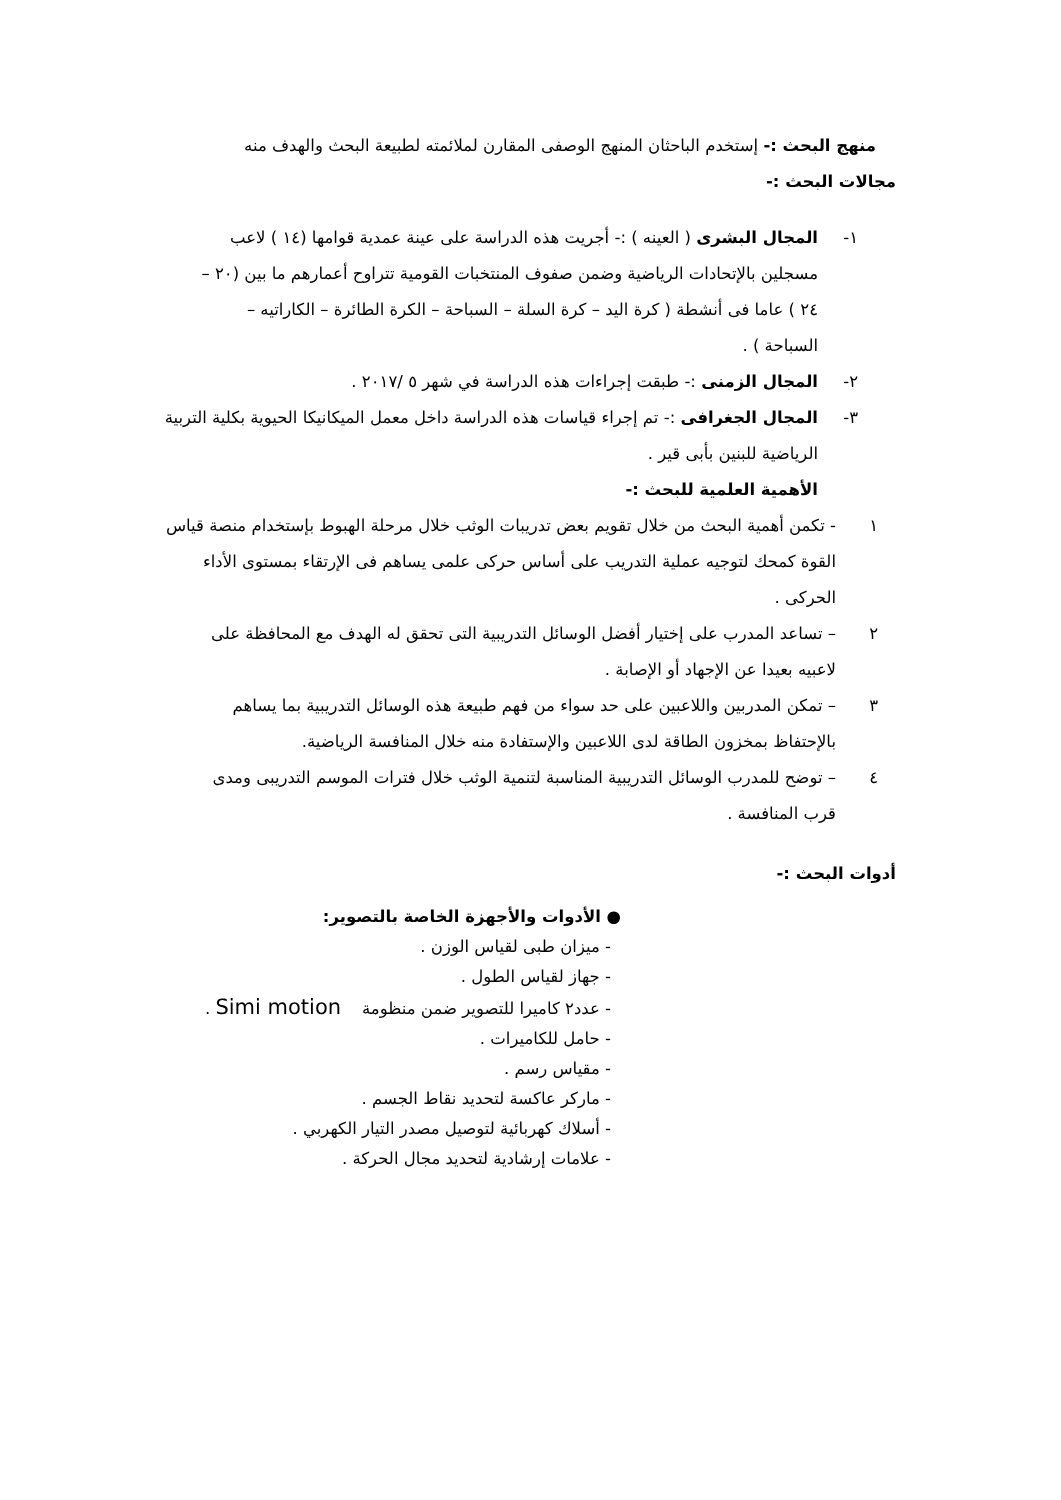منهج البحث :- إستخدم الباحثان المنهج الوصفى المقارن لملائمته لطبيعة البحث والهدف منه
مجالات البحث :-
١- المجال البشرى ( العينه ) :- أجريت هذه الدراسة على عينة عمدية قوامها (١٤ ) لاعب مسجلين بالإتحادات الرياضية وضمن صفوف المنتخبات القومية تتراوح أعمارهم ما بين (٢٠ – ٢٤ ) عاما فى أنشطة ( كرة اليد – كرة السلة – السباحة – الكرة الطائرة – الكاراتيه – السباحة ) .
٢- المجال الزمنى :- طبقت إجراءات هذه الدراسة في شهر ٥ /٢٠١٧ .
٣- المجال الجغرافى :- تم إجراء قياسات هذه الدراسة داخل معمل الميكانيكا الحيوية بكلية التربية الرياضية للبنين بأبى قير .
الأهمية العلمية للبحث :-
١ - تكمن أهمية البحث من خلال تقويم بعض تدريبات الوثب خلال مرحلة الهبوط بإستخدام منصة قياس القوة كمحك لتوجيه عملية التدريب على أساس حركى علمى يساهم فى الإرتقاء بمستوى الأداء الحركى .
٢ – تساعد المدرب على إختيار أفضل الوسائل التدريبية التى تحقق له الهدف مع المحافظة على لاعبيه بعيدا عن الإجهاد أو الإصابة .
٣ – تمكن المدربين واللاعبين على حد سواء من فهم طبيعة هذه الوسائل التدريبية بما يساهم بالإحتفاظ بمخزون الطاقة لدى اللاعبين والإستفادة منه خلال المنافسة الرياضية.
٤ – توضح للمدرب الوسائل التدريبية المناسبة لتنمية الوثب خلال فترات الموسم التدريبى ومدى قرب المنافسة .
أدوات البحث :-
● الأدوات والأجهزة الخاصة بالتصوير:
- ميزان طبى لقياس الوزن .
- جهاز لقياس الطول .
- عدد٢ كاميرا للتصوير ضمن منظومة Simi motion .
- حامل للكاميرات .
- مقياس رسم .
- ماركر عاكسة لتحديد نقاط الجسم .
- أسلاك كهربائية لتوصيل مصدر التيار الكهربي .
- علامات إرشادية لتحديد مجال الحركة .